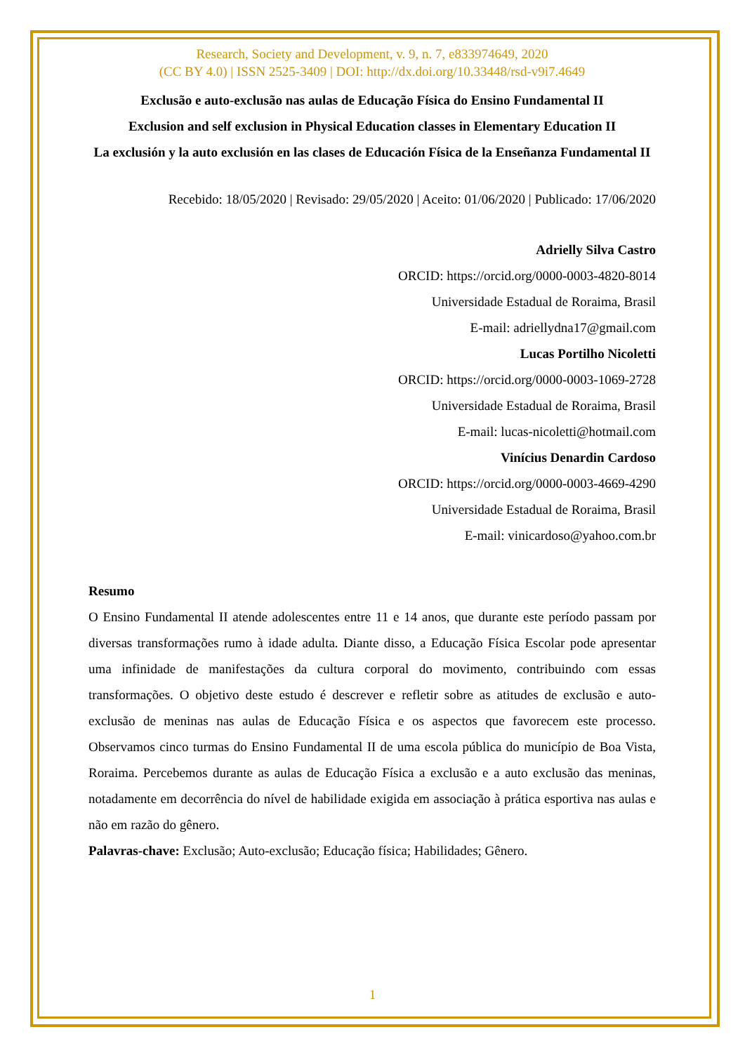Research, Society and Development, v. 9, n. 7, e833974649, 2020
(CC BY 4.0) | ISSN 2525-3409 | DOI: http://dx.doi.org/10.33448/rsd-v9i7.4649
Exclusão e auto-exclusão nas aulas de Educação Física do Ensino Fundamental II
Exclusion and self exclusion in Physical Education classes in Elementary Education II
La exclusión y la auto exclusión en las clases de Educación Física de la Enseñanza Fundamental II
Recebido: 18/05/2020 | Revisado: 29/05/2020 | Aceito: 01/06/2020 | Publicado: 17/06/2020
Adrielly Silva Castro
ORCID: https://orcid.org/0000-0003-4820-8014
Universidade Estadual de Roraima, Brasil
E-mail: adriellydna17@gmail.com
Lucas Portilho Nicoletti
ORCID: https://orcid.org/0000-0003-1069-2728
Universidade Estadual de Roraima, Brasil
E-mail: lucas-nicoletti@hotmail.com
Vinícius Denardin Cardoso
ORCID: https://orcid.org/0000-0003-4669-4290
Universidade Estadual de Roraima, Brasil
E-mail: vinicardoso@yahoo.com.br
Resumo
O Ensino Fundamental II atende adolescentes entre 11 e 14 anos, que durante este período passam por diversas transformações rumo à idade adulta. Diante disso, a Educação Física Escolar pode apresentar uma infinidade de manifestações da cultura corporal do movimento, contribuindo com essas transformações. O objetivo deste estudo é descrever e refletir sobre as atitudes de exclusão e auto-exclusão de meninas nas aulas de Educação Física e os aspectos que favorecem este processo. Observamos cinco turmas do Ensino Fundamental II de uma escola pública do município de Boa Vista, Roraima. Percebemos durante as aulas de Educação Física a exclusão e a auto exclusão das meninas, notadamente em decorrência do nível de habilidade exigida em associação à prática esportiva nas aulas e não em razão do gênero.
Palavras-chave: Exclusão; Auto-exclusão; Educação física; Habilidades; Gênero.
1